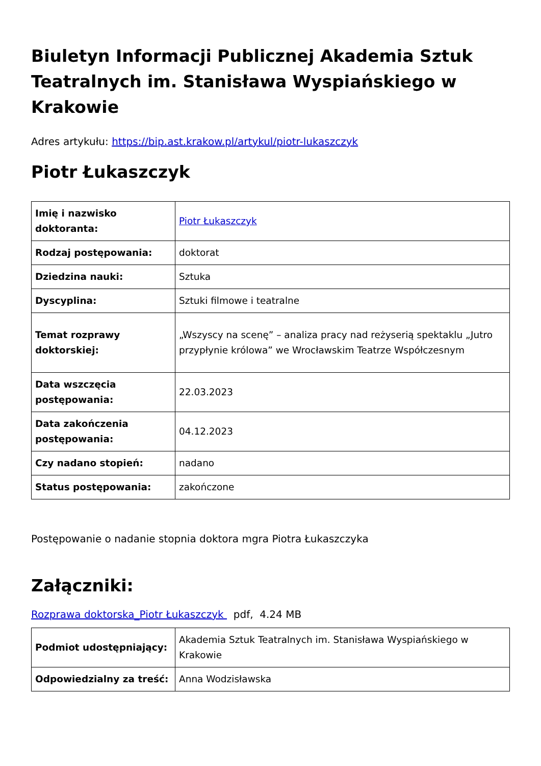Biuletyn Informacji Publicznej Akademia Sztuk Teatralnych im. Stanisława Wyspiańskiego w Krakowie
Adres artykułu: https://bip.ast.krakow.pl/artykul/piotr-lukaszczyk
Piotr Łukaszczyk
| Imię i nazwisko doktoranta: | Piotr Łukaszczyk |
| Rodzaj postępowania: | doktorat |
| Dziedzina nauki: | Sztuka |
| Dyscyplina: | Sztuki filmowe i teatralne |
| Temat rozprawy doktorskiej: | „Wszyscy na scenę” – analiza pracy nad reżyserią spektaklu „Jutro przypłynie królowa” we Wrocławskim Teatrze Współczesnym |
| Data wszczęcia postępowania: | 22.03.2023 |
| Data zakończenia postępowania: | 04.12.2023 |
| Czy nadano stopień: | nadano |
| Status postępowania: | zakończone |
Postępowanie o nadanie stopnia doktora mgra Piotra Łukaszczyka
Załączniki:
Rozprawa doktorska_Piotr Łukaszczyk pdf, 4.24 MB
| Podmiot udostępniający: | Akademia Sztuk Teatralnych im. Stanisława Wyspiańskiego w Krakowie |
| Odpowiedzialny za treść: | Anna Wodzisławska |